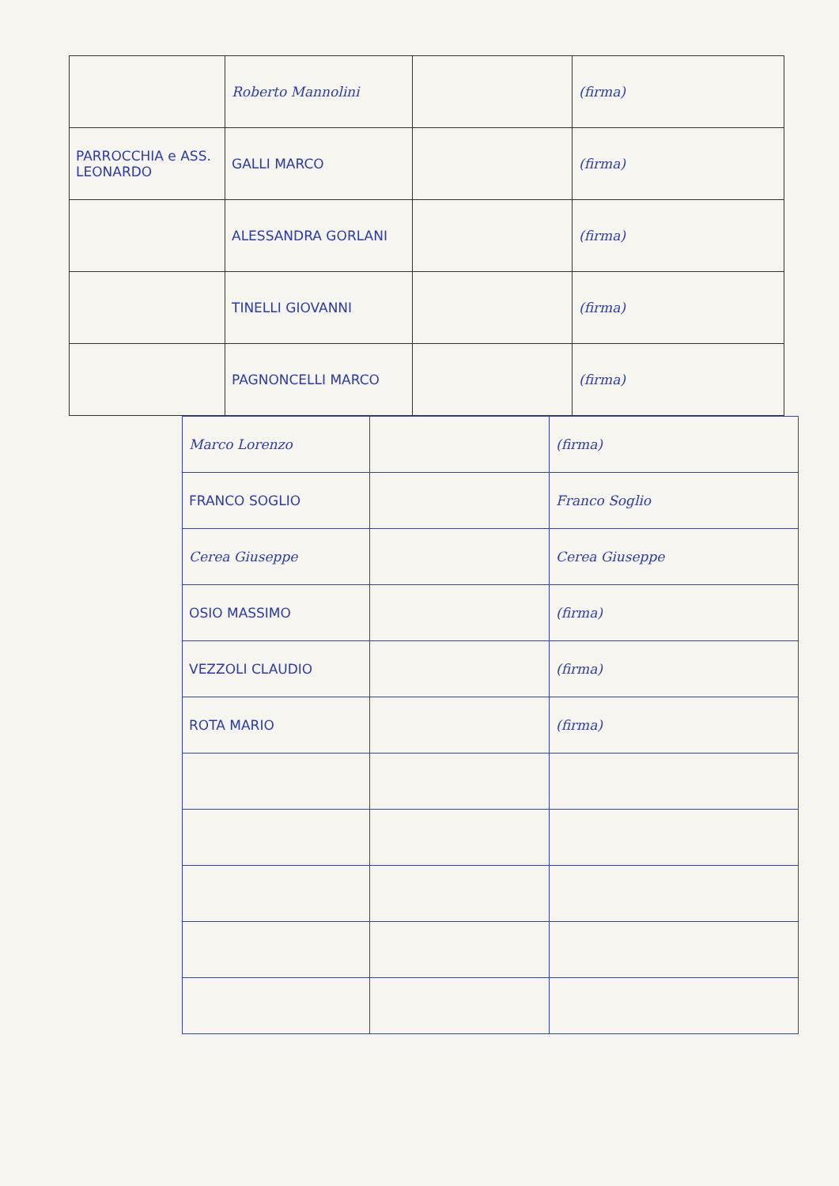| | Roberto Mannolini | | (firma) |
| PARROCCHIA e ASS. LEONARDO | GALLI MARCO | | (firma) |
| | ALESSANDRA GORLANI | | (firma) |
| | TINELLI GIOVANNI | | (firma) |
| | PAGNONCELLI MARCO | | (firma) |
| Marco Lorenzo | | (firma) |
| FRANCO SOGLIO | | Franco Soglio |
| Cerea Giuseppe | | Cerea Giuseppe |
| OSIO MASSIMO | | (firma) |
| VEZZOLI CLAUDIO | | (firma) |
| ROTA MARIO | | (firma) |